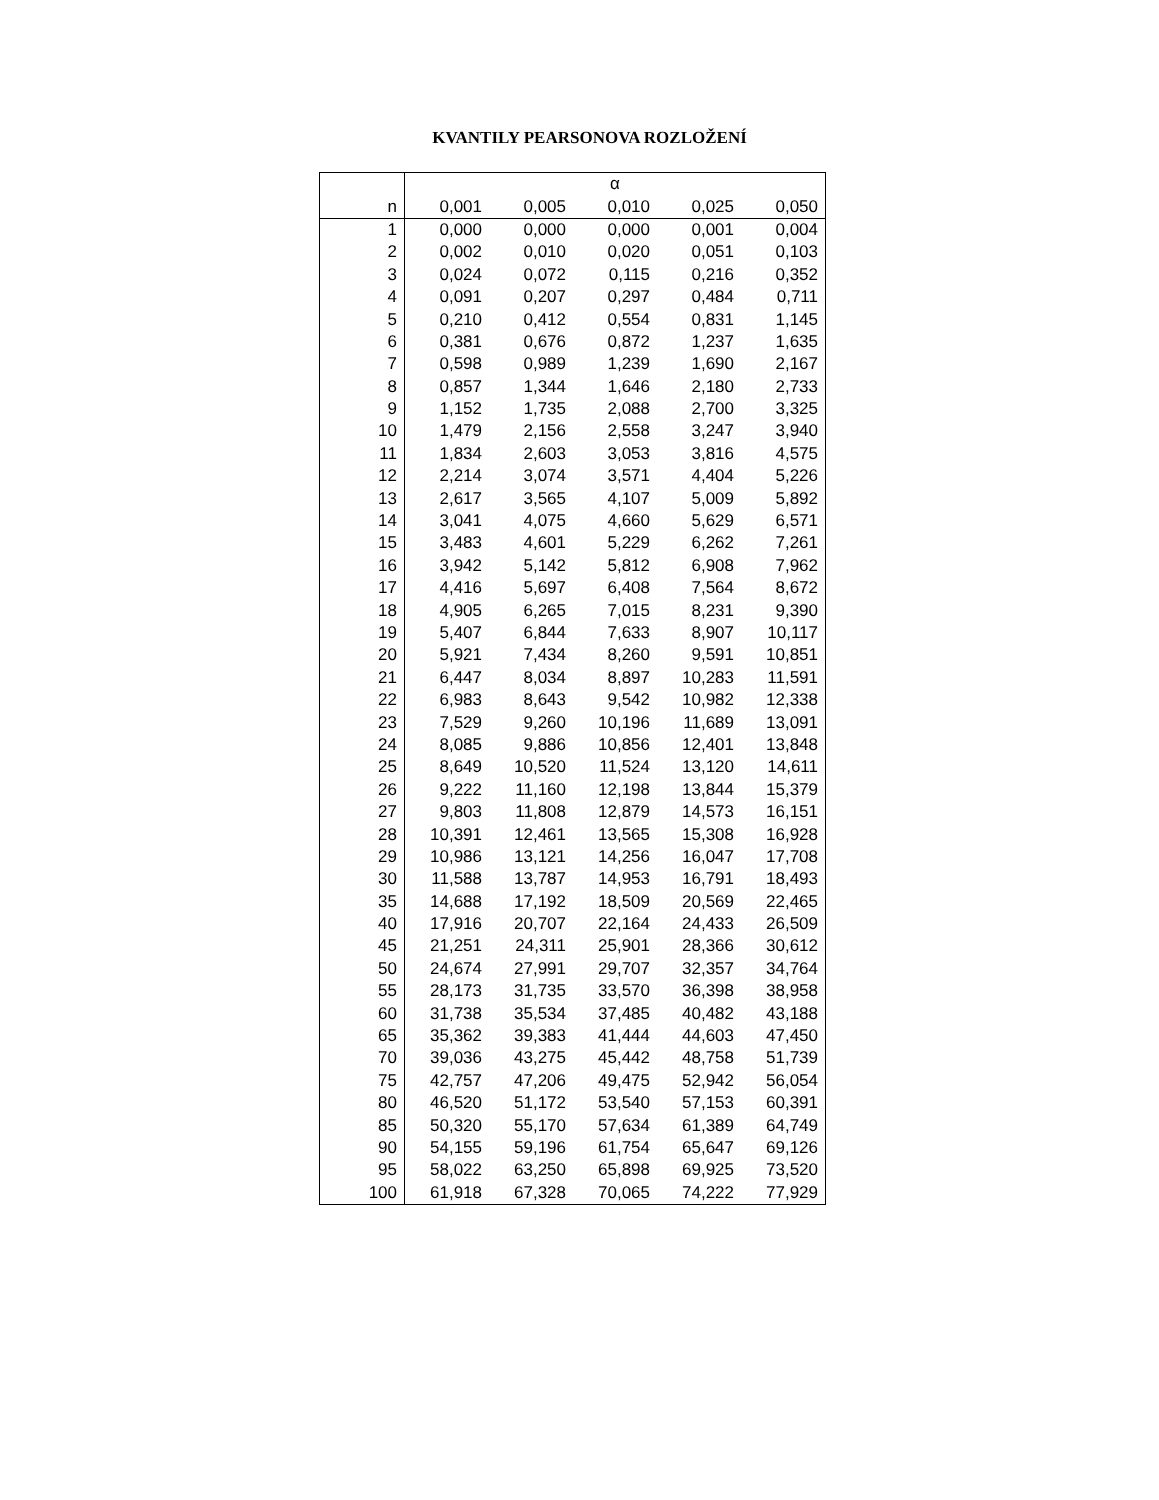KVANTILY PEARSONOVA ROZLOŽENÍ
| | α | | | | |
| --- | --- | --- | --- | --- | --- |
| n | 0,001 | 0,005 | 0,010 | 0,025 | 0,050 |
| 1 | 0,000 | 0,000 | 0,000 | 0,001 | 0,004 |
| 2 | 0,002 | 0,010 | 0,020 | 0,051 | 0,103 |
| 3 | 0,024 | 0,072 | 0,115 | 0,216 | 0,352 |
| 4 | 0,091 | 0,207 | 0,297 | 0,484 | 0,711 |
| 5 | 0,210 | 0,412 | 0,554 | 0,831 | 1,145 |
| 6 | 0,381 | 0,676 | 0,872 | 1,237 | 1,635 |
| 7 | 0,598 | 0,989 | 1,239 | 1,690 | 2,167 |
| 8 | 0,857 | 1,344 | 1,646 | 2,180 | 2,733 |
| 9 | 1,152 | 1,735 | 2,088 | 2,700 | 3,325 |
| 10 | 1,479 | 2,156 | 2,558 | 3,247 | 3,940 |
| 11 | 1,834 | 2,603 | 3,053 | 3,816 | 4,575 |
| 12 | 2,214 | 3,074 | 3,571 | 4,404 | 5,226 |
| 13 | 2,617 | 3,565 | 4,107 | 5,009 | 5,892 |
| 14 | 3,041 | 4,075 | 4,660 | 5,629 | 6,571 |
| 15 | 3,483 | 4,601 | 5,229 | 6,262 | 7,261 |
| 16 | 3,942 | 5,142 | 5,812 | 6,908 | 7,962 |
| 17 | 4,416 | 5,697 | 6,408 | 7,564 | 8,672 |
| 18 | 4,905 | 6,265 | 7,015 | 8,231 | 9,390 |
| 19 | 5,407 | 6,844 | 7,633 | 8,907 | 10,117 |
| 20 | 5,921 | 7,434 | 8,260 | 9,591 | 10,851 |
| 21 | 6,447 | 8,034 | 8,897 | 10,283 | 11,591 |
| 22 | 6,983 | 8,643 | 9,542 | 10,982 | 12,338 |
| 23 | 7,529 | 9,260 | 10,196 | 11,689 | 13,091 |
| 24 | 8,085 | 9,886 | 10,856 | 12,401 | 13,848 |
| 25 | 8,649 | 10,520 | 11,524 | 13,120 | 14,611 |
| 26 | 9,222 | 11,160 | 12,198 | 13,844 | 15,379 |
| 27 | 9,803 | 11,808 | 12,879 | 14,573 | 16,151 |
| 28 | 10,391 | 12,461 | 13,565 | 15,308 | 16,928 |
| 29 | 10,986 | 13,121 | 14,256 | 16,047 | 17,708 |
| 30 | 11,588 | 13,787 | 14,953 | 16,791 | 18,493 |
| 35 | 14,688 | 17,192 | 18,509 | 20,569 | 22,465 |
| 40 | 17,916 | 20,707 | 22,164 | 24,433 | 26,509 |
| 45 | 21,251 | 24,311 | 25,901 | 28,366 | 30,612 |
| 50 | 24,674 | 27,991 | 29,707 | 32,357 | 34,764 |
| 55 | 28,173 | 31,735 | 33,570 | 36,398 | 38,958 |
| 60 | 31,738 | 35,534 | 37,485 | 40,482 | 43,188 |
| 65 | 35,362 | 39,383 | 41,444 | 44,603 | 47,450 |
| 70 | 39,036 | 43,275 | 45,442 | 48,758 | 51,739 |
| 75 | 42,757 | 47,206 | 49,475 | 52,942 | 56,054 |
| 80 | 46,520 | 51,172 | 53,540 | 57,153 | 60,391 |
| 85 | 50,320 | 55,170 | 57,634 | 61,389 | 64,749 |
| 90 | 54,155 | 59,196 | 61,754 | 65,647 | 69,126 |
| 95 | 58,022 | 63,250 | 65,898 | 69,925 | 73,520 |
| 100 | 61,918 | 67,328 | 70,065 | 74,222 | 77,929 |